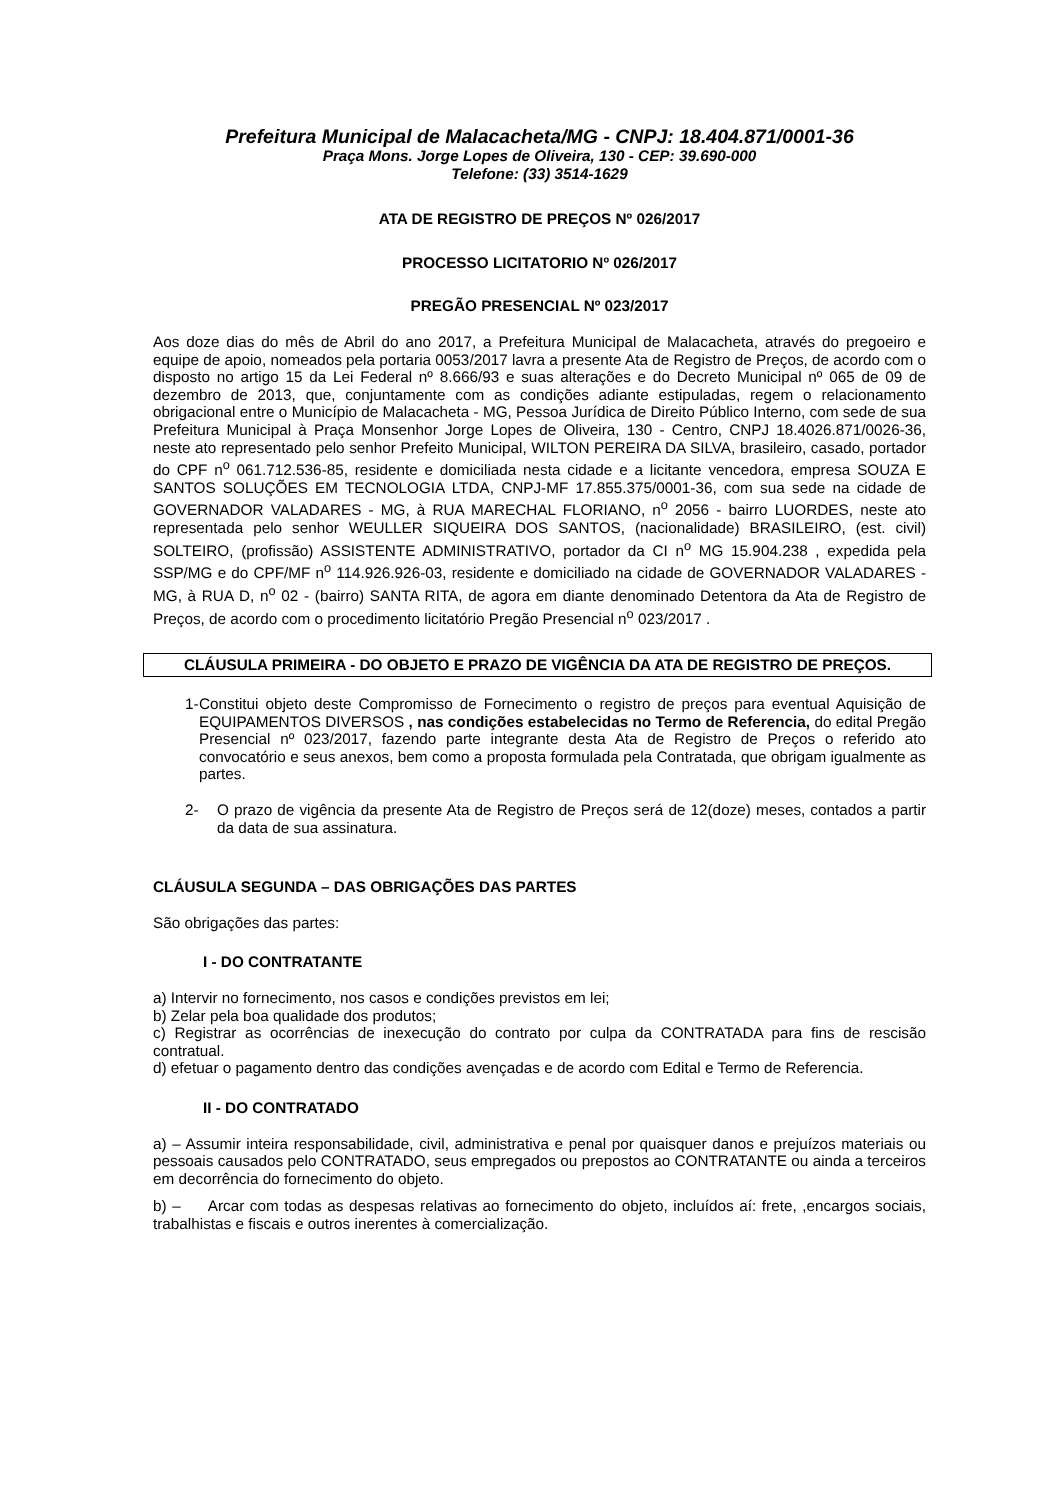Prefeitura Municipal de Malacacheta/MG - CNPJ: 18.404.871/0001-36
Praça Mons. Jorge Lopes de Oliveira, 130 - CEP: 39.690-000
Telefone: (33) 3514-1629
ATA DE REGISTRO DE PREÇOS Nº 026/2017
PROCESSO LICITATORIO Nº 026/2017
PREGÃO PRESENCIAL Nº 023/2017
Aos doze dias do mês de Abril do ano 2017, a Prefeitura Municipal de Malacacheta, através do pregoeiro e equipe de apoio, nomeados pela portaria 0053/2017 lavra a presente Ata de Registro de Preços, de acordo com o disposto no artigo 15 da Lei Federal nº 8.666/93 e suas alterações e do Decreto Municipal nº 065 de 09 de dezembro de 2013, que, conjuntamente com as condições adiante estipuladas, regem o relacionamento obrigacional entre o Município de Malacacheta - MG, Pessoa Jurídica de Direito Público Interno, com sede de sua Prefeitura Municipal à Praça Monsenhor Jorge Lopes de Oliveira, 130 - Centro, CNPJ 18.4026.871/0026-36, neste ato representado pelo senhor Prefeito Municipal, WILTON PEREIRA DA SILVA, brasileiro, casado, portador do CPF n<sup>o</sup> 061.712.536-85, residente e domiciliada nesta cidade e a licitante vencedora, empresa SOUZA E SANTOS SOLUÇÕES EM TECNOLOGIA LTDA, CNPJ-MF 17.855.375/0001-36, com sua sede na cidade de GOVERNADOR VALADARES - MG, à RUA MARECHAL FLORIANO, n<sup>o</sup> 2056 - bairro LUORDES, neste ato representada pelo senhor WEULLER SIQUEIRA DOS SANTOS, (nacionalidade) BRASILEIRO, (est. civil) SOLTEIRO, (profissão) ASSISTENTE ADMINISTRATIVO, portador da CI n<sup>o</sup> MG 15.904.238 , expedida pela SSP/MG e do CPF/MF n<sup>o</sup> 114.926.926-03, residente e domiciliado na cidade de GOVERNADOR VALADARES - MG, à RUA D, n<sup>o</sup> 02 - (bairro) SANTA RITA, de agora em diante denominado Detentora da Ata de Registro de Preços, de acordo com o procedimento licitatório Pregão Presencial n<sup>o</sup> 023/2017 .
CLÁUSULA PRIMEIRA - DO OBJETO E PRAZO DE VIGÊNCIA DA ATA DE REGISTRO DE PREÇOS.
1-
Constitui objeto deste Compromisso de Fornecimento o registro de preços para eventual Aquisição de EQUIPAMENTOS DIVERSOS , nas condições estabelecidas no Termo de Referencia, do edital Pregão Presencial nº 023/2017, fazendo parte integrante desta Ata de Registro de Preços o referido ato convocatório e seus anexos, bem como a proposta formulada pela Contratada, que obrigam igualmente as partes.
2- O prazo de vigência da presente Ata de Registro de Preços será de 12(doze) meses, contados a partir da data de sua assinatura.
CLÁUSULA SEGUNDA – DAS OBRIGAÇÕES DAS PARTES
São obrigações das partes:
I - DO CONTRATANTE
a) Intervir no fornecimento, nos casos e condições previstos em lei;
b) Zelar pela boa qualidade dos produtos;
c) Registrar as ocorrências de inexecução do contrato por culpa da CONTRATADA para fins de rescisão contratual.
d) efetuar o pagamento dentro das condições avençadas e de acordo com Edital e Termo de Referencia.
II - DO CONTRATADO
a) – Assumir inteira responsabilidade, civil, administrativa e penal por quaisquer danos e prejuízos materiais ou pessoais causados pelo CONTRATADO, seus empregados ou prepostos ao CONTRATANTE ou ainda a terceiros em decorrência do fornecimento do objeto.
b) – Arcar com todas as despesas relativas ao fornecimento do objeto, incluídos aí: frete, ,encargos sociais, trabalhistas e fiscais e outros inerentes à comercialização.